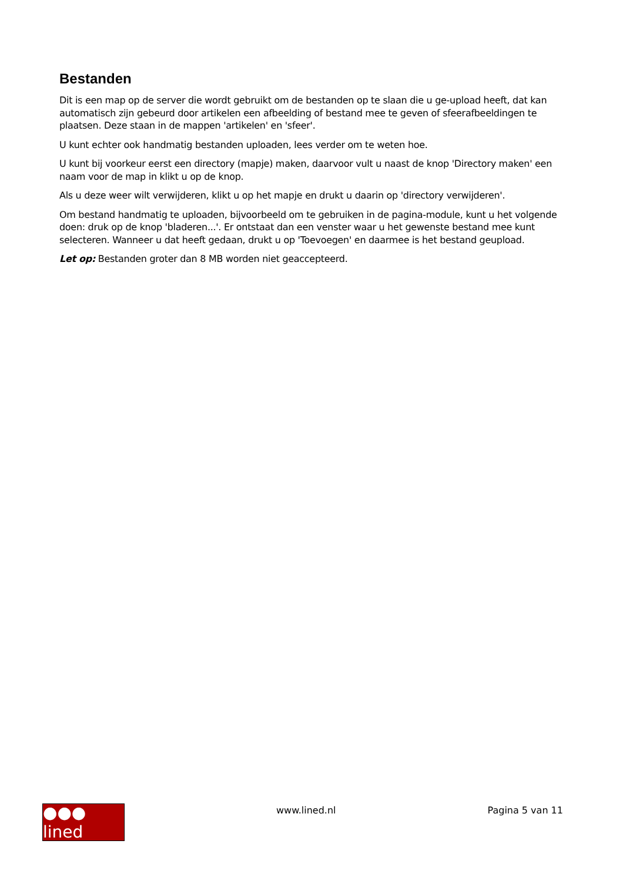Bestanden
Dit is een map op de server die wordt gebruikt om de bestanden op te slaan die u ge-upload heeft, dat kan automatisch zijn gebeurd door artikelen een afbeelding of bestand mee te geven of sfeerafbeeldingen te plaatsen. Deze staan in de mappen 'artikelen' en 'sfeer'.
U kunt echter ook handmatig bestanden uploaden, lees verder om te weten hoe.
U kunt bij voorkeur eerst een directory (mapje) maken, daarvoor vult u naast de knop 'Directory maken' een naam voor de map in klikt u op de knop.
Als u deze weer wilt verwijderen, klikt u op het mapje en drukt u daarin op 'directory verwijderen'.
Om bestand handmatig te uploaden, bijvoorbeeld om te gebruiken in de pagina-module, kunt u het volgende doen: druk op de knop 'bladeren...'. Er ontstaat dan een venster waar u het gewenste bestand mee kunt selecteren. Wanneer u dat heeft gedaan, drukt u op 'Toevoegen' en daarmee is het bestand geupload.
Let op: Bestanden groter dan 8 MB worden niet geaccepteerd.
●●● lined
www.lined.nl Pagina 5 van 11